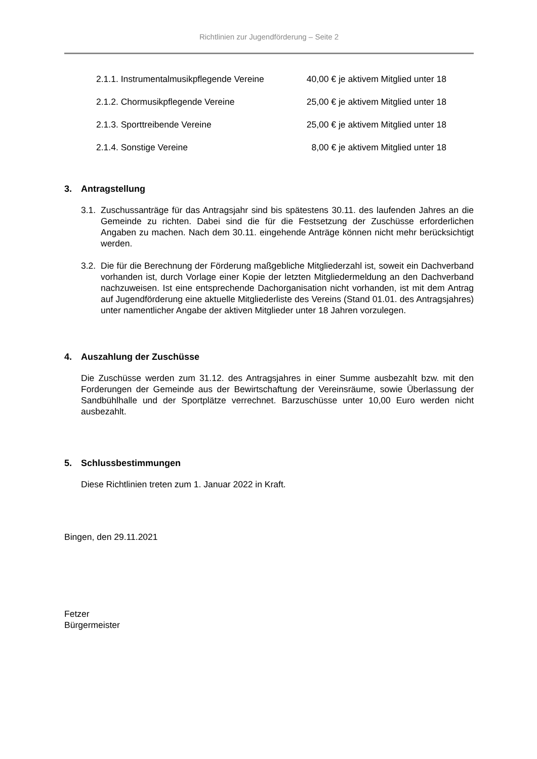Richtlinien zur Jugendförderung – Seite 2
2.1.1. Instrumentalmusikpflegende Vereine
40,00 € je aktivem Mitglied unter 18
2.1.2. Chormusikpflegende Vereine 25,00 € je aktivem Mitglied unter 18
2.1.3. Sporttreibende Vereine 25,00 € je aktivem Mitglied unter 18
2.1.4. Sonstige Vereine 8,00 € je aktivem Mitglied unter 18
3. Antragstellung
3.1.
Zuschussanträge für das Antragsjahr sind bis spätestens 30.11. des laufenden Jahres an die Gemeinde zu richten. Dabei sind die für die Festsetzung der Zuschüsse erforderlichen Angaben zu machen. Nach dem 30.11. eingehende Anträge können nicht mehr berücksichtigt werden.
3.2.
Die für die Berechnung der Förderung maßgebliche Mitgliederzahl ist, soweit ein Dachverband vorhanden ist, durch Vorlage einer Kopie der letzten Mitgliedermeldung an den Dachverband nachzuweisen. Ist eine entsprechende Dachorganisation nicht vorhanden, ist mit dem Antrag auf Jugendförderung eine aktuelle Mitgliederliste des Vereins (Stand 01.01. des Antragsjahres) unter namentlicher Angabe der aktiven Mitglieder unter 18 Jahren vorzulegen.
4. Auszahlung der Zuschüsse
Die Zuschüsse werden zum 31.12. des Antragsjahres in einer Summe ausbezahlt bzw. mit den Forderungen der Gemeinde aus der Bewirtschaftung der Vereinsräume, sowie Überlassung der Sandbühlhalle und der Sportplätze verrechnet. Barzuschüsse unter 10,00 Euro werden nicht ausbezahlt.
5. Schlussbestimmungen
Diese Richtlinien treten zum 1. Januar 2022 in Kraft.
Bingen, den 29.11.2021
Fetzer
Bürgermeister